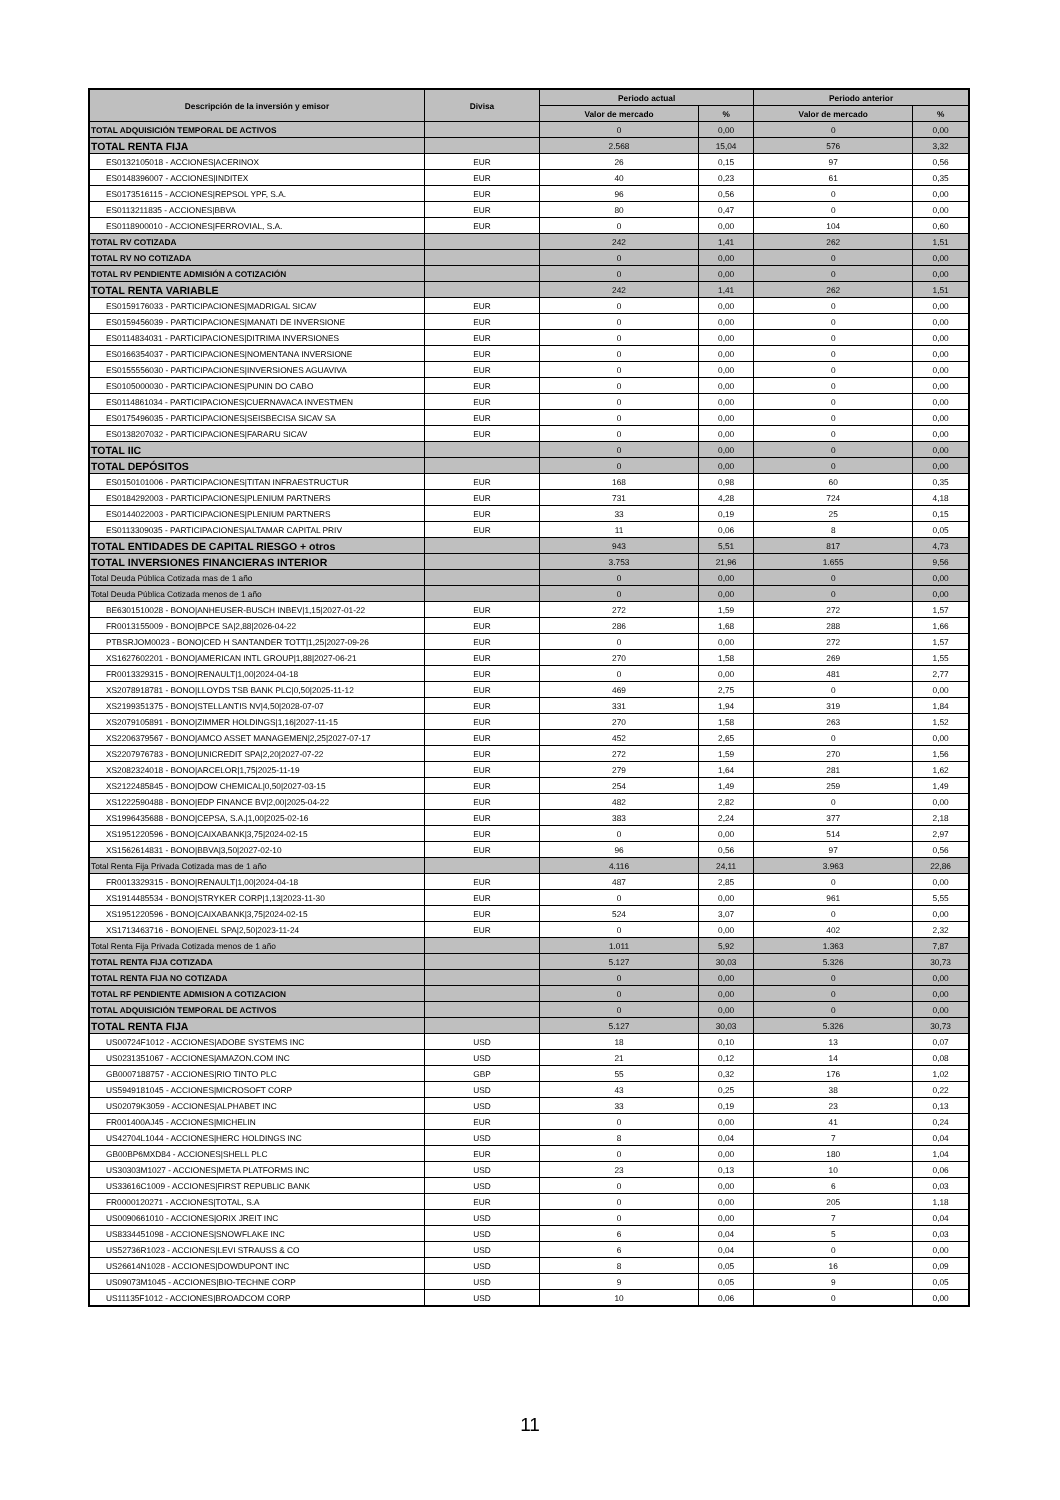| Descripción de la inversión y emisor | Divisa | Periodo actual | | Periodo anterior | |
| --- | --- | --- | --- | --- | --- |
| | | Valor de mercado | % | Valor de mercado | % |
| TOTAL ADQUISICIÓN TEMPORAL DE ACTIVOS | | 0 | 0,00 | 0 | 0,00 |
| TOTAL RENTA FIJA | | 2.568 | 15,04 | 576 | 3,32 |
| ES0132105018 - ACCIONES/ACERINOX | EUR | 26 | 0,15 | 97 | 0,56 |
| ES0148396007 - ACCIONES/INDITEX | EUR | 40 | 0,23 | 61 | 0,35 |
| ES0173516115 - ACCIONES/REPSOL YPF, S.A. | EUR | 96 | 0,56 | 0 | 0,00 |
| ES0113211835 - ACCIONES/BBVA | EUR | 80 | 0,47 | 0 | 0,00 |
| ES0118900010 - ACCIONES/FERROVIAL, S.A. | EUR | 0 | 0,00 | 104 | 0,60 |
| TOTAL RV COTIZADA | | 242 | 1,41 | 262 | 1,51 |
| TOTAL RV NO COTIZADA | | 0 | 0,00 | 0 | 0,00 |
| TOTAL RV PENDIENTE ADMISIÓN A COTIZACIÓN | | 0 | 0,00 | 0 | 0,00 |
| TOTAL RENTA VARIABLE | | 242 | 1,41 | 262 | 1,51 |
| ES0159176033 - PARTICIPACIONES/MADRIGAL SICAV | EUR | 0 | 0,00 | 0 | 0,00 |
| ES0159456039 - PARTICIPACIONES/MANATI DE INVERSIONE | EUR | 0 | 0,00 | 0 | 0,00 |
| ES0114834031 - PARTICIPACIONES/DITRIMA INVERSIONES | EUR | 0 | 0,00 | 0 | 0,00 |
| ES0166354037 - PARTICIPACIONES/NOMENTANA INVERSIONE | EUR | 0 | 0,00 | 0 | 0,00 |
| ES0155556030 - PARTICIPACIONES/INVERSIONES AGUAVIVA | EUR | 0 | 0,00 | 0 | 0,00 |
| ES0105000030 - PARTICIPACIONES/PUNIN DO CABO | EUR | 0 | 0,00 | 0 | 0,00 |
| ES0114861034 - PARTICIPACIONES/CUERNAVACA INVESTMEN | EUR | 0 | 0,00 | 0 | 0,00 |
| ES0175496035 - PARTICIPACIONES/SEISBECISA SICAV SA | EUR | 0 | 0,00 | 0 | 0,00 |
| ES0138207032 - PARTICIPACIONES/FARARU SICAV | EUR | 0 | 0,00 | 0 | 0,00 |
| TOTAL IIC | | 0 | 0,00 | 0 | 0,00 |
| TOTAL DEPÓSITOS | | 0 | 0,00 | 0 | 0,00 |
| ES0150101006 - PARTICIPACIONES/TITAN INFRAESTRUCTUR | EUR | 168 | 0,98 | 60 | 0,35 |
| ES0184292003 - PARTICIPACIONES/PLENIUM PARTNERS | EUR | 731 | 4,28 | 724 | 4,18 |
| ES0144022003 - PARTICIPACIONES/PLENIUM PARTNERS | EUR | 33 | 0,19 | 25 | 0,15 |
| ES0113309035 - PARTICIPACIONES/ALTAMAR CAPITAL PRIV | EUR | 11 | 0,06 | 8 | 0,05 |
| TOTAL ENTIDADES DE CAPITAL RIESGO + otros | | 943 | 5,51 | 817 | 4,73 |
| TOTAL INVERSIONES FINANCIERAS INTERIOR | | 3.753 | 21,96 | 1.655 | 9,56 |
| Total Deuda Pública Cotizada mas de 1 año | | 0 | 0,00 | 0 | 0,00 |
| Total Deuda Pública Cotizada menos de 1 año | | 0 | 0,00 | 0 | 0,00 |
| BE6301510028 - BONO/ANHEUSER-BUSCH INBEV/1,15/2027-01-22 | EUR | 272 | 1,59 | 272 | 1,57 |
| FR0013155009 - BONO/BPCE SA/2,88/2026-04-22 | EUR | 286 | 1,68 | 288 | 1,66 |
| PTBSRJOM0023 - BONO/CED H SANTANDER TOTT/1,25/2027-09-26 | EUR | 0 | 0,00 | 272 | 1,57 |
| XS1627602201 - BONO/AMERICAN INTL GROUP/1,88/2027-06-21 | EUR | 270 | 1,58 | 269 | 1,55 |
| FR0013329315 - BONO/RENAULT/1,00/2024-04-18 | EUR | 0 | 0,00 | 481 | 2,77 |
| XS2078918781 - BONO/LLOYDS TSB BANK PLC/0,50/2025-11-12 | EUR | 469 | 2,75 | 0 | 0,00 |
| XS2199351375 - BONO/STELLANTIS NV/4,50/2028-07-07 | EUR | 331 | 1,94 | 319 | 1,84 |
| XS2079105891 - BONO/ZIMMER HOLDINGS/1,16/2027-11-15 | EUR | 270 | 1,58 | 263 | 1,52 |
| XS2206379567 - BONO/AMCO ASSET MANAGEMEN/2,25/2027-07-17 | EUR | 452 | 2,65 | 0 | 0,00 |
| XS2207976783 - BONO/UNICREDIT SPA/2,20/2027-07-22 | EUR | 272 | 1,59 | 270 | 1,56 |
| XS2082324018 - BONO/ARCELOR/1,75/2025-11-19 | EUR | 279 | 1,64 | 281 | 1,62 |
| XS2122485845 - BONO/DOW CHEMICAL/0,50/2027-03-15 | EUR | 254 | 1,49 | 259 | 1,49 |
| XS1222590488 - BONO/EDP FINANCE BV/2,00/2025-04-22 | EUR | 482 | 2,82 | 0 | 0,00 |
| XS1996435688 - BONO/CEPSA, S.A./1,00/2025-02-16 | EUR | 383 | 2,24 | 377 | 2,18 |
| XS1951220596 - BONO/CAIXABANK/3,75/2024-02-15 | EUR | 0 | 0,00 | 514 | 2,97 |
| XS1562614831 - BONO/BBVA/3,50/2027-02-10 | EUR | 96 | 0,56 | 97 | 0,56 |
| Total Renta Fija Privada Cotizada mas de 1 año | | 4.116 | 24,11 | 3.963 | 22,86 |
| FR0013329315 - BONO/RENAULT/1,00/2024-04-18 | EUR | 487 | 2,85 | 0 | 0,00 |
| XS1914485534 - BONO/STRYKER CORP/1,13/2023-11-30 | EUR | 0 | 0,00 | 961 | 5,55 |
| XS1951220596 - BONO/CAIXABANK/3,75/2024-02-15 | EUR | 524 | 3,07 | 0 | 0,00 |
| XS1713463716 - BONO/ENEL SPA/2,50/2023-11-24 | EUR | 0 | 0,00 | 402 | 2,32 |
| Total Renta Fija Privada Cotizada menos de 1 año | | 1.011 | 5,92 | 1.363 | 7,87 |
| TOTAL RENTA FIJA COTIZADA | | 5.127 | 30,03 | 5.326 | 30,73 |
| TOTAL RENTA FIJA NO COTIZADA | | 0 | 0,00 | 0 | 0,00 |
| TOTAL RF PENDIENTE ADMISION A COTIZACION | | 0 | 0,00 | 0 | 0,00 |
| TOTAL ADQUISICIÓN TEMPORAL DE ACTIVOS | | 0 | 0,00 | 0 | 0,00 |
| TOTAL RENTA FIJA | | 5.127 | 30,03 | 5.326 | 30,73 |
| US00724F1012 - ACCIONES/ADOBE SYSTEMS INC | USD | 18 | 0,10 | 13 | 0,07 |
| US0231351067 - ACCIONES/AMAZON.COM INC | USD | 21 | 0,12 | 14 | 0,08 |
| GB0007188757 - ACCIONES/RIO TINTO PLC | GBP | 55 | 0,32 | 176 | 1,02 |
| US5949181045 - ACCIONES/MICROSOFT CORP | USD | 43 | 0,25 | 38 | 0,22 |
| US02079K3059 - ACCIONES/ALPHABET INC | USD | 33 | 0,19 | 23 | 0,13 |
| FR001400AJ45 - ACCIONES/MICHELIN | EUR | 0 | 0,00 | 41 | 0,24 |
| US42704L1044 - ACCIONES/HERC HOLDINGS INC | USD | 8 | 0,04 | 7 | 0,04 |
| GB00BP6MXD84 - ACCIONES/SHELL PLC | EUR | 0 | 0,00 | 180 | 1,04 |
| US30303M1027 - ACCIONES/META PLATFORMS INC | USD | 23 | 0,13 | 10 | 0,06 |
| US33616C1009 - ACCIONES/FIRST REPUBLIC BANK | USD | 0 | 0,00 | 6 | 0,03 |
| FR0000120271 - ACCIONES/TOTAL, S.A | EUR | 0 | 0,00 | 205 | 1,18 |
| US0090661010 - ACCIONES/ORIX JREIT INC | USD | 0 | 0,00 | 7 | 0,04 |
| US8334451098 - ACCIONES/SNOWFLAKE INC | USD | 6 | 0,04 | 5 | 0,03 |
| US52736R1023 - ACCIONES/LEVI STRAUSS & CO | USD | 6 | 0,04 | 0 | 0,00 |
| US26614N1028 - ACCIONES/DOWDUPONT INC | USD | 8 | 0,05 | 16 | 0,09 |
| US09073M1045 - ACCIONES/BIO-TECHNE CORP | USD | 9 | 0,05 | 9 | 0,05 |
| US11135F1012 - ACCIONES/BROADCOM CORP | USD | 10 | 0,06 | 0 | 0,00 |
11